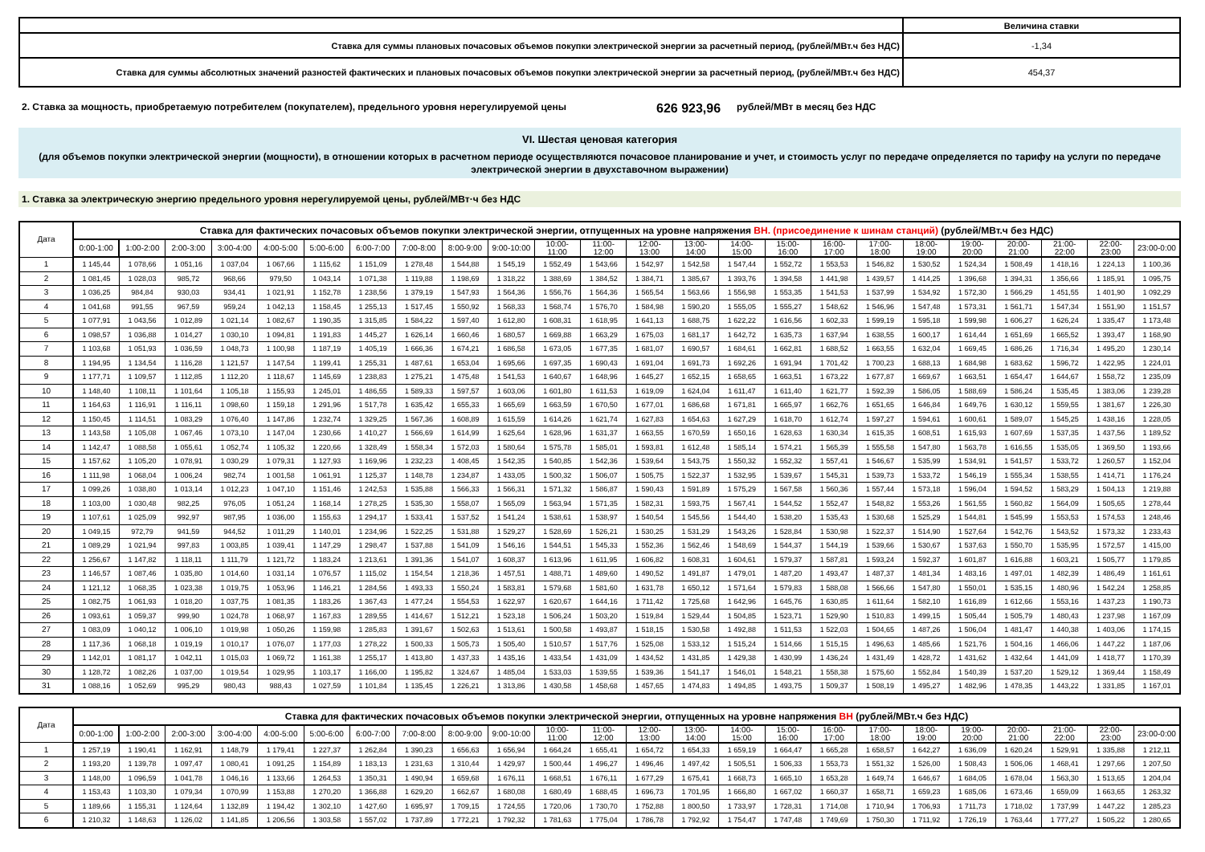| | Величина ставки |
| Ставка для суммы плановых почасовых объемов покупки электрической энергии за расчетный период, (рублей/МВт.ч без НДС) | -1,34 |
| Ставка для суммы абсолютных значений разностей фактических и плановых почасовых объемов покупки электрической энергии за расчетный период, (рублей/МВт.ч без НДС) | 454,37 |
2. Ставка за мощность, приобретаемую потребителем (покупателем), предельного уровня нерегулируемой цены 626 923,96 рублей/МВт в месяц без НДС
VI. Шестая ценовая категория
(для объемов покупки электрической энергии (мощности), в отношении которых в расчетном периоде осуществляются почасовое планирование и учет, и стоимость услуг по передаче определяется по тарифу на услуги по передаче электрической энергии в двухставочном выражении)
1. Ставка за электрическую энергию предельного уровня нерегулируемой цены, рублей/МВт·ч без НДС
| Дата | Ставка для фактических почасовых объемов покупки электрической энергии, отпущенных на уровне напряжения ВН. (присоединение к шинам станций) (рублей/МВт.ч без НДС) | | | | | | | | | | | | | | | | | | | | | | | |
| --- | --- | --- | --- | --- | --- | --- | --- | --- | --- | --- | --- | --- | --- | --- | --- | --- | --- | --- | --- | --- | --- | --- | --- | --- |
| | 0:00-1:00 | 1:00-2:00 | 2:00-3:00 | 3:00-4:00 | 4:00-5:00 | 5:00-6:00 | 6:00-7:00 | 7:00-8:00 | 8:00-9:00 | 9:00-10:00 | 10:00- 11:00 | 11:00- 12:00 | 12:00- 13:00 | 13:00- 14:00 | 14:00- 15:00 | 15:00- 16:00 | 16:00- 17:00 | 17:00- 18:00 | 18:00- 19:00 | 19:00- 20:00 | 20:00- 21:00 | 21:00- 22:00 | 22:00- 23:00 | 23:00-0:00 |
| 1 | 1 145,44 | 1 078,66 | 1 051,16 | 1 037,04 | 1 067,66 | 1 115,62 | 1 151,09 | 1 278,48 | 1 544,88 | 1 545,19 | 1 552,49 | 1 543,66 | 1 542,97 | 1 542,58 | 1 547,44 | 1 552,72 | 1 553,53 | 1 546,82 | 1 530,52 | 1 524,34 | 1 508,49 | 1 418,16 | 1 224,13 | 1 100,36 |
| 2 | 1 081,45 | 1 028,03 | 985,72 | 968,66 | 979,50 | 1 043,14 | 1 071,38 | 1 119,88 | 1 198,69 | 1 318,22 | 1 388,69 | 1 384,52 | 1 384,71 | 1 385,67 | 1 393,76 | 1 394,58 | 1 441,98 | 1 439,57 | 1 414,25 | 1 396,68 | 1 394,31 | 1 356,66 | 1 185,91 | 1 095,75 |
| 3 | 1 036,25 | 984,84 | 930,03 | 934,41 | 1 021,91 | 1 152,78 | 1 238,56 | 1 379,19 | 1 547,93 | 1 564,36 | 1 556,76 | 1 564,36 | 1 565,54 | 1 563,66 | 1 556,98 | 1 553,35 | 1 541,53 | 1 537,99 | 1 534,92 | 1 572,30 | 1 566,29 | 1 451,55 | 1 401,90 | 1 092,29 |
| 4 | 1 041,68 | 991,55 | 967,59 | 959,24 | 1 042,13 | 1 158,45 | 1 255,13 | 1 517,45 | 1 550,92 | 1 568,33 | 1 568,74 | 1 576,70 | 1 584,98 | 1 590,20 | 1 555,05 | 1 555,27 | 1 548,62 | 1 546,96 | 1 547,48 | 1 573,31 | 1 561,71 | 1 547,34 | 1 551,90 | 1 151,57 |
| 5 | 1 077,91 | 1 043,56 | 1 012,89 | 1 021,14 | 1 082,67 | 1 190,35 | 1 315,85 | 1 584,22 | 1 597,40 | 1 612,80 | 1 608,31 | 1 618,95 | 1 641,13 | 1 688,75 | 1 622,22 | 1 616,56 | 1 602,33 | 1 599,19 | 1 595,18 | 1 599,98 | 1 606,27 | 1 626,24 | 1 335,47 | 1 173,48 |
| 6 | 1 098,57 | 1 036,88 | 1 014,27 | 1 030,10 | 1 094,81 | 1 191,83 | 1 445,27 | 1 626,14 | 1 660,46 | 1 680,57 | 1 669,88 | 1 663,29 | 1 675,03 | 1 681,17 | 1 642,72 | 1 635,73 | 1 637,94 | 1 638,55 | 1 600,17 | 1 614,44 | 1 651,69 | 1 665,52 | 1 393,47 | 1 168,90 |
| 7 | 1 103,68 | 1 051,93 | 1 036,59 | 1 048,73 | 1 100,98 | 1 187,19 | 1 405,19 | 1 666,36 | 1 674,21 | 1 686,58 | 1 673,05 | 1 677,35 | 1 681,07 | 1 690,57 | 1 684,61 | 1 662,81 | 1 688,52 | 1 663,55 | 1 632,04 | 1 669,45 | 1 686,26 | 1 716,34 | 1 495,20 | 1 230,14 |
| 8 | 1 194,95 | 1 134,54 | 1 116,28 | 1 121,57 | 1 147,54 | 1 199,41 | 1 255,31 | 1 487,61 | 1 653,04 | 1 695,66 | 1 697,35 | 1 690,43 | 1 691,04 | 1 691,73 | 1 692,26 | 1 691,94 | 1 701,42 | 1 700,23 | 1 688,13 | 1 684,98 | 1 683,62 | 1 596,72 | 1 422,95 | 1 224,01 |
| 9 | 1 177,71 | 1 109,57 | 1 112,85 | 1 112,20 | 1 118,67 | 1 145,69 | 1 238,83 | 1 275,21 | 1 475,48 | 1 541,53 | 1 640,67 | 1 648,96 | 1 645,27 | 1 652,15 | 1 658,65 | 1 663,51 | 1 673,22 | 1 677,87 | 1 669,67 | 1 663,51 | 1 654,47 | 1 644,67 | 1 558,72 | 1 235,09 |
| 10 | 1 148,40 | 1 108,11 | 1 101,64 | 1 105,18 | 1 155,93 | 1 245,01 | 1 486,55 | 1 589,33 | 1 597,57 | 1 603,06 | 1 601,80 | 1 611,53 | 1 619,09 | 1 624,04 | 1 611,47 | 1 611,40 | 1 621,77 | 1 592,39 | 1 586,05 | 1 588,69 | 1 586,24 | 1 535,45 | 1 383,06 | 1 239,28 |
| 11 | 1 164,63 | 1 116,91 | 1 116,11 | 1 098,60 | 1 159,18 | 1 291,96 | 1 517,78 | 1 635,42 | 1 655,33 | 1 665,69 | 1 663,59 | 1 670,50 | 1 677,01 | 1 686,68 | 1 671,81 | 1 665,97 | 1 662,76 | 1 651,65 | 1 646,84 | 1 649,76 | 1 630,12 | 1 559,55 | 1 381,67 | 1 226,30 |
| 12 | 1 150,45 | 1 114,51 | 1 083,29 | 1 076,40 | 1 147,86 | 1 232,74 | 1 329,25 | 1 567,36 | 1 608,89 | 1 615,59 | 1 614,26 | 1 621,74 | 1 627,83 | 1 654,63 | 1 627,29 | 1 618,70 | 1 612,74 | 1 597,27 | 1 594,61 | 1 600,61 | 1 589,07 | 1 545,25 | 1 438,16 | 1 228,05 |
| 13 | 1 143,58 | 1 105,08 | 1 067,46 | 1 073,10 | 1 147,04 | 1 230,66 | 1 410,27 | 1 566,69 | 1 614,99 | 1 625,64 | 1 628,96 | 1 631,37 | 1 663,55 | 1 670,59 | 1 650,16 | 1 628,63 | 1 630,34 | 1 615,35 | 1 608,51 | 1 615,93 | 1 607,69 | 1 537,35 | 1 437,56 | 1 189,52 |
| 14 | 1 142,47 | 1 088,58 | 1 055,61 | 1 052,74 | 1 105,32 | 1 220,66 | 1 328,49 | 1 558,34 | 1 572,03 | 1 580,64 | 1 575,78 | 1 585,01 | 1 593,81 | 1 612,48 | 1 585,14 | 1 574,21 | 1 565,39 | 1 555,58 | 1 547,80 | 1 563,78 | 1 616,55 | 1 535,05 | 1 369,50 | 1 193,66 |
| 15 | 1 157,62 | 1 105,20 | 1 078,91 | 1 030,29 | 1 079,31 | 1 127,93 | 1 169,96 | 1 232,23 | 1 408,45 | 1 542,35 | 1 540,85 | 1 542,36 | 1 539,64 | 1 543,75 | 1 550,32 | 1 552,32 | 1 557,41 | 1 546,67 | 1 535,99 | 1 534,91 | 1 541,57 | 1 533,72 | 1 260,57 | 1 152,04 |
| 16 | 1 111,98 | 1 068,04 | 1 006,24 | 982,74 | 1 001,58 | 1 061,91 | 1 125,37 | 1 148,78 | 1 234,87 | 1 433,05 | 1 500,32 | 1 506,07 | 1 505,75 | 1 522,37 | 1 532,95 | 1 539,67 | 1 545,31 | 1 539,73 | 1 533,72 | 1 546,19 | 1 555,34 | 1 538,55 | 1 414,71 | 1 176,24 |
| 17 | 1 099,26 | 1 038,80 | 1 013,14 | 1 012,23 | 1 047,10 | 1 151,46 | 1 242,53 | 1 535,88 | 1 566,33 | 1 566,31 | 1 571,32 | 1 586,87 | 1 590,43 | 1 591,89 | 1 575,29 | 1 567,58 | 1 560,36 | 1 557,44 | 1 573,18 | 1 596,04 | 1 594,52 | 1 583,29 | 1 504,13 | 1 219,88 |
| 18 | 1 103,00 | 1 030,48 | 982,25 | 976,05 | 1 051,24 | 1 168,14 | 1 278,25 | 1 535,30 | 1 558,07 | 1 565,09 | 1 563,94 | 1 571,35 | 1 582,31 | 1 593,75 | 1 567,41 | 1 544,52 | 1 552,47 | 1 548,82 | 1 553,26 | 1 561,55 | 1 560,82 | 1 564,09 | 1 505,65 | 1 278,44 |
| 19 | 1 107,61 | 1 025,09 | 992,97 | 987,95 | 1 036,00 | 1 155,63 | 1 294,17 | 1 533,41 | 1 537,52 | 1 541,24 | 1 538,61 | 1 538,97 | 1 540,54 | 1 545,56 | 1 544,40 | 1 538,20 | 1 535,43 | 1 530,68 | 1 525,29 | 1 544,81 | 1 545,99 | 1 553,53 | 1 574,53 | 1 248,46 |
| 20 | 1 049,15 | 972,79 | 941,59 | 944,52 | 1 011,29 | 1 140,01 | 1 234,96 | 1 522,25 | 1 531,88 | 1 529,27 | 1 528,69 | 1 526,21 | 1 530,25 | 1 531,29 | 1 543,26 | 1 528,84 | 1 530,98 | 1 522,37 | 1 514,90 | 1 527,64 | 1 542,76 | 1 543,52 | 1 573,32 | 1 233,43 |
| 21 | 1 089,29 | 1 021,94 | 997,83 | 1 003,85 | 1 039,41 | 1 147,29 | 1 298,47 | 1 537,88 | 1 541,09 | 1 546,16 | 1 544,51 | 1 545,33 | 1 552,36 | 1 562,46 | 1 548,69 | 1 544,37 | 1 544,19 | 1 539,66 | 1 530,67 | 1 537,63 | 1 550,70 | 1 535,95 | 1 572,57 | 1 415,00 |
| 22 | 1 256,67 | 1 147,82 | 1 118,11 | 1 111,79 | 1 121,72 | 1 183,24 | 1 213,61 | 1 391,36 | 1 541,07 | 1 608,37 | 1 613,96 | 1 611,95 | 1 606,82 | 1 608,31 | 1 604,61 | 1 579,37 | 1 587,81 | 1 593,24 | 1 592,37 | 1 601,87 | 1 616,88 | 1 603,21 | 1 505,77 | 1 179,85 |
| 23 | 1 146,57 | 1 087,46 | 1 035,80 | 1 014,60 | 1 031,14 | 1 076,57 | 1 115,02 | 1 154,54 | 1 218,36 | 1 457,51 | 1 488,71 | 1 489,60 | 1 490,52 | 1 491,87 | 1 479,01 | 1 487,20 | 1 493,47 | 1 487,37 | 1 481,34 | 1 483,16 | 1 497,01 | 1 482,39 | 1 486,49 | 1 161,61 |
| 24 | 1 121,12 | 1 068,35 | 1 023,38 | 1 019,75 | 1 053,96 | 1 146,21 | 1 284,56 | 1 493,33 | 1 550,24 | 1 583,81 | 1 579,68 | 1 581,60 | 1 631,78 | 1 650,12 | 1 571,64 | 1 579,83 | 1 588,08 | 1 566,66 | 1 547,80 | 1 550,01 | 1 535,15 | 1 480,96 | 1 542,24 | 1 258,85 |
| 25 | 1 082,75 | 1 061,93 | 1 018,20 | 1 037,75 | 1 081,35 | 1 183,26 | 1 367,43 | 1 477,24 | 1 554,53 | 1 622,97 | 1 620,67 | 1 644,16 | 1 711,42 | 1 725,68 | 1 642,96 | 1 645,76 | 1 630,85 | 1 611,64 | 1 582,10 | 1 616,89 | 1 612,66 | 1 553,16 | 1 437,23 | 1 190,73 |
| 26 | 1 093,61 | 1 059,37 | 999,90 | 1 024,78 | 1 068,97 | 1 167,83 | 1 289,55 | 1 414,67 | 1 512,21 | 1 523,18 | 1 506,24 | 1 503,20 | 1 519,84 | 1 529,44 | 1 504,85 | 1 523,71 | 1 529,90 | 1 510,83 | 1 499,15 | 1 505,44 | 1 505,79 | 1 480,43 | 1 237,98 | 1 167,09 |
| 27 | 1 083,09 | 1 040,12 | 1 006,10 | 1 019,98 | 1 050,26 | 1 159,98 | 1 285,83 | 1 391,67 | 1 502,63 | 1 513,61 | 1 500,58 | 1 493,87 | 1 518,15 | 1 530,58 | 1 492,88 | 1 511,53 | 1 522,03 | 1 504,65 | 1 487,26 | 1 506,04 | 1 481,47 | 1 440,38 | 1 403,06 | 1 174,15 |
| 28 | 1 117,36 | 1 068,18 | 1 019,19 | 1 010,17 | 1 076,07 | 1 177,03 | 1 278,22 | 1 500,33 | 1 505,73 | 1 505,40 | 1 510,57 | 1 517,76 | 1 525,08 | 1 533,12 | 1 515,24 | 1 514,66 | 1 515,15 | 1 496,63 | 1 485,66 | 1 521,76 | 1 504,16 | 1 466,06 | 1 447,22 | 1 187,06 |
| 29 | 1 142,01 | 1 081,17 | 1 042,11 | 1 015,03 | 1 069,72 | 1 161,38 | 1 255,17 | 1 413,80 | 1 437,33 | 1 435,16 | 1 433,54 | 1 431,09 | 1 434,52 | 1 431,85 | 1 429,38 | 1 430,99 | 1 436,24 | 1 431,49 | 1 428,72 | 1 431,62 | 1 432,64 | 1 441,09 | 1 418,77 | 1 170,39 |
| 30 | 1 128,72 | 1 082,26 | 1 037,00 | 1 019,54 | 1 029,95 | 1 103,17 | 1 166,00 | 1 195,82 | 1 324,67 | 1 485,04 | 1 533,03 | 1 539,55 | 1 539,36 | 1 541,17 | 1 546,01 | 1 548,21 | 1 558,38 | 1 575,60 | 1 552,84 | 1 540,39 | 1 537,20 | 1 529,12 | 1 369,44 | 1 158,49 |
| 31 | 1 088,16 | 1 052,69 | 995,29 | 980,43 | 988,43 | 1 027,59 | 1 101,84 | 1 135,45 | 1 226,21 | 1 313,86 | 1 430,58 | 1 458,68 | 1 457,65 | 1 474,83 | 1 494,85 | 1 493,75 | 1 509,37 | 1 508,19 | 1 495,27 | 1 482,96 | 1 478,35 | 1 443,22 | 1 331,85 | 1 167,01 |
| Дата | Ставка для фактических почасовых объемов покупки электрической энергии, отпущенных на уровне напряжения ВН (рублей/МВт.ч без НДС) | | | | | | | | | | | | | | | | | | | | | | | |
| --- | --- | --- | --- | --- | --- | --- | --- | --- | --- | --- | --- | --- | --- | --- | --- | --- | --- | --- | --- | --- | --- | --- | --- | --- |
| | 0:00-1:00 | 1:00-2:00 | 2:00-3:00 | 3:00-4:00 | 4:00-5:00 | 5:00-6:00 | 6:00-7:00 | 7:00-8:00 | 8:00-9:00 | 9:00-10:00 | 10:00- 11:00 | 11:00- 12:00 | 12:00- 13:00 | 13:00- 14:00 | 14:00- 15:00 | 15:00- 16:00 | 16:00- 17:00 | 17:00- 18:00 | 18:00- 19:00 | 19:00- 20:00 | 20:00- 21:00 | 21:00- 22:00 | 22:00- 23:00 | 23:00-0:00 |
| 1 | 1 257,19 | 1 190,41 | 1 162,91 | 1 148,79 | 1 179,41 | 1 227,37 | 1 262,84 | 1 390,23 | 1 656,63 | 1 656,94 | 1 664,24 | 1 655,41 | 1 654,72 | 1 654,33 | 1 659,19 | 1 664,47 | 1 665,28 | 1 658,57 | 1 642,27 | 1 636,09 | 1 620,24 | 1 529,91 | 1 335,88 | 1 212,11 |
| 2 | 1 193,20 | 1 139,78 | 1 097,47 | 1 080,41 | 1 091,25 | 1 154,89 | 1 183,13 | 1 231,63 | 1 310,44 | 1 429,97 | 1 500,44 | 1 496,27 | 1 496,46 | 1 497,42 | 1 505,51 | 1 506,33 | 1 553,73 | 1 551,32 | 1 526,00 | 1 508,43 | 1 506,06 | 1 468,41 | 1 297,66 | 1 207,50 |
| 3 | 1 148,00 | 1 096,59 | 1 041,78 | 1 046,16 | 1 133,66 | 1 264,53 | 1 350,31 | 1 490,94 | 1 659,68 | 1 676,11 | 1 668,51 | 1 676,11 | 1 677,29 | 1 675,41 | 1 668,73 | 1 665,10 | 1 653,28 | 1 649,74 | 1 646,67 | 1 684,05 | 1 678,04 | 1 563,30 | 1 513,65 | 1 204,04 |
| 4 | 1 153,43 | 1 103,30 | 1 079,34 | 1 070,99 | 1 153,88 | 1 270,20 | 1 366,88 | 1 629,20 | 1 662,67 | 1 680,08 | 1 680,49 | 1 688,45 | 1 696,73 | 1 701,95 | 1 666,80 | 1 667,02 | 1 660,37 | 1 658,71 | 1 659,23 | 1 685,06 | 1 673,46 | 1 659,09 | 1 663,65 | 1 263,32 |
| 5 | 1 189,66 | 1 155,31 | 1 124,64 | 1 132,89 | 1 194,42 | 1 302,10 | 1 427,60 | 1 695,97 | 1 709,15 | 1 724,55 | 1 720,06 | 1 730,70 | 1 752,88 | 1 800,50 | 1 733,97 | 1 728,31 | 1 714,08 | 1 710,94 | 1 706,93 | 1 711,73 | 1 718,02 | 1 737,99 | 1 447,22 | 1 285,23 |
| 6 | 1 210,32 | 1 148,63 | 1 126,02 | 1 141,85 | 1 206,56 | 1 303,58 | 1 557,02 | 1 737,89 | 1 772,21 | 1 792,32 | 1 781,63 | 1 775,04 | 1 786,78 | 1 792,92 | 1 754,47 | 1 747,48 | 1 749,69 | 1 750,30 | 1 711,92 | 1 726,19 | 1 763,44 | 1 777,27 | 1 505,22 | 1 280,65 |